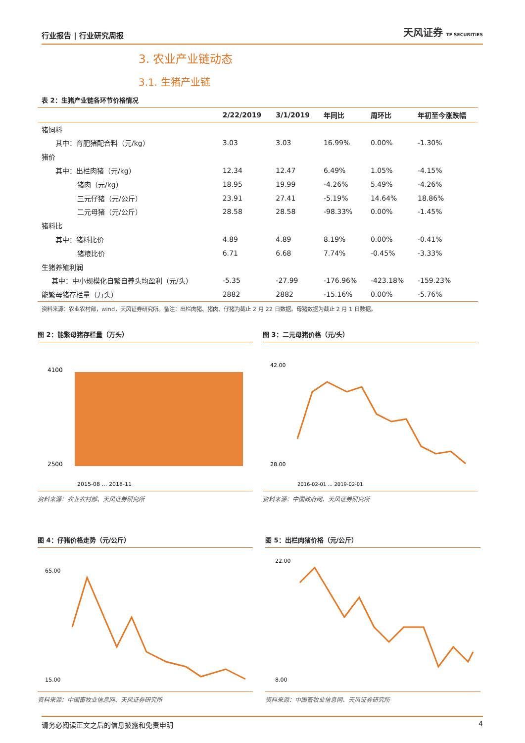行业报告 | 行业研究周报 天风证券 TF SECURITIES
3. 农业产业链动态
3.1. 生猪产业链
表 2：生猪产业链各环节价格情况
| | 2/22/2019 | 3/1/2019 | 年同比 | 周环比 | 年初至今涨跌幅 |
| --- | --- | --- | --- | --- | --- |
| 猪饲料 | | | | | |
| 其中：育肥猪配合料（元/kg） | 3.03 | 3.03 | 16.99% | 0.00% | -1.30% |
| 猪价 | | | | | |
| 其中：出栏肉猪（元/kg） | 12.34 | 12.47 | 6.49% | 1.05% | -4.15% |
| 猪肉（元/kg） | 18.95 | 19.99 | -4.26% | 5.49% | -4.26% |
| 三元仔猪（元/公斤） | 23.91 | 27.41 | -5.19% | 14.64% | 18.86% |
| 二元母猪（元/公斤） | 28.58 | 28.58 | -98.33% | 0.00% | -1.45% |
| 猪料比 | | | | | |
| 其中：猪料比价 | 4.89 | 4.89 | 8.19% | 0.00% | -0.41% |
| 猪粮比价 | 6.71 | 6.68 | 7.74% | -0.45% | -3.33% |
| 生猪养殖利润 | | | | | |
| 其中：中小规模化自繁自养头均盈利（元/头） | -5.35 | -27.99 | -176.96% | -423.18% | -159.23% |
| 能繁母猪存栏量（万头） | 2882 | 2882 | -15.16% | 0.00% | -5.76% |
资料来源：农业农村部，wind，天风证券研究所。备注：出栏肉猪、猪肉、仔猪为截止 2 月 22 日数据。母猪数据为截止 2 月 1 日数据。
图 2：能繁母猪存栏量（万头）
4100
2500
2015-08 … 2018-11
资料来源：农业农村部、天风证券研究所
图 3：二元母猪价格（元/头）
42.00
28.00
2016-02-01 … 2019-02-01
资料来源：中国政府网、天风证券研究所
图 4：仔猪价格走势（元/公斤）
65.00
15.00
资料来源：中国畜牧业信息网、天风证券研究所
图 5：出栏肉猪价格（元/公斤）
22.00
8.00
资料来源：中国畜牧业信息网、天风证券研究所
请务必阅读正文之后的信息披露和免责申明 4